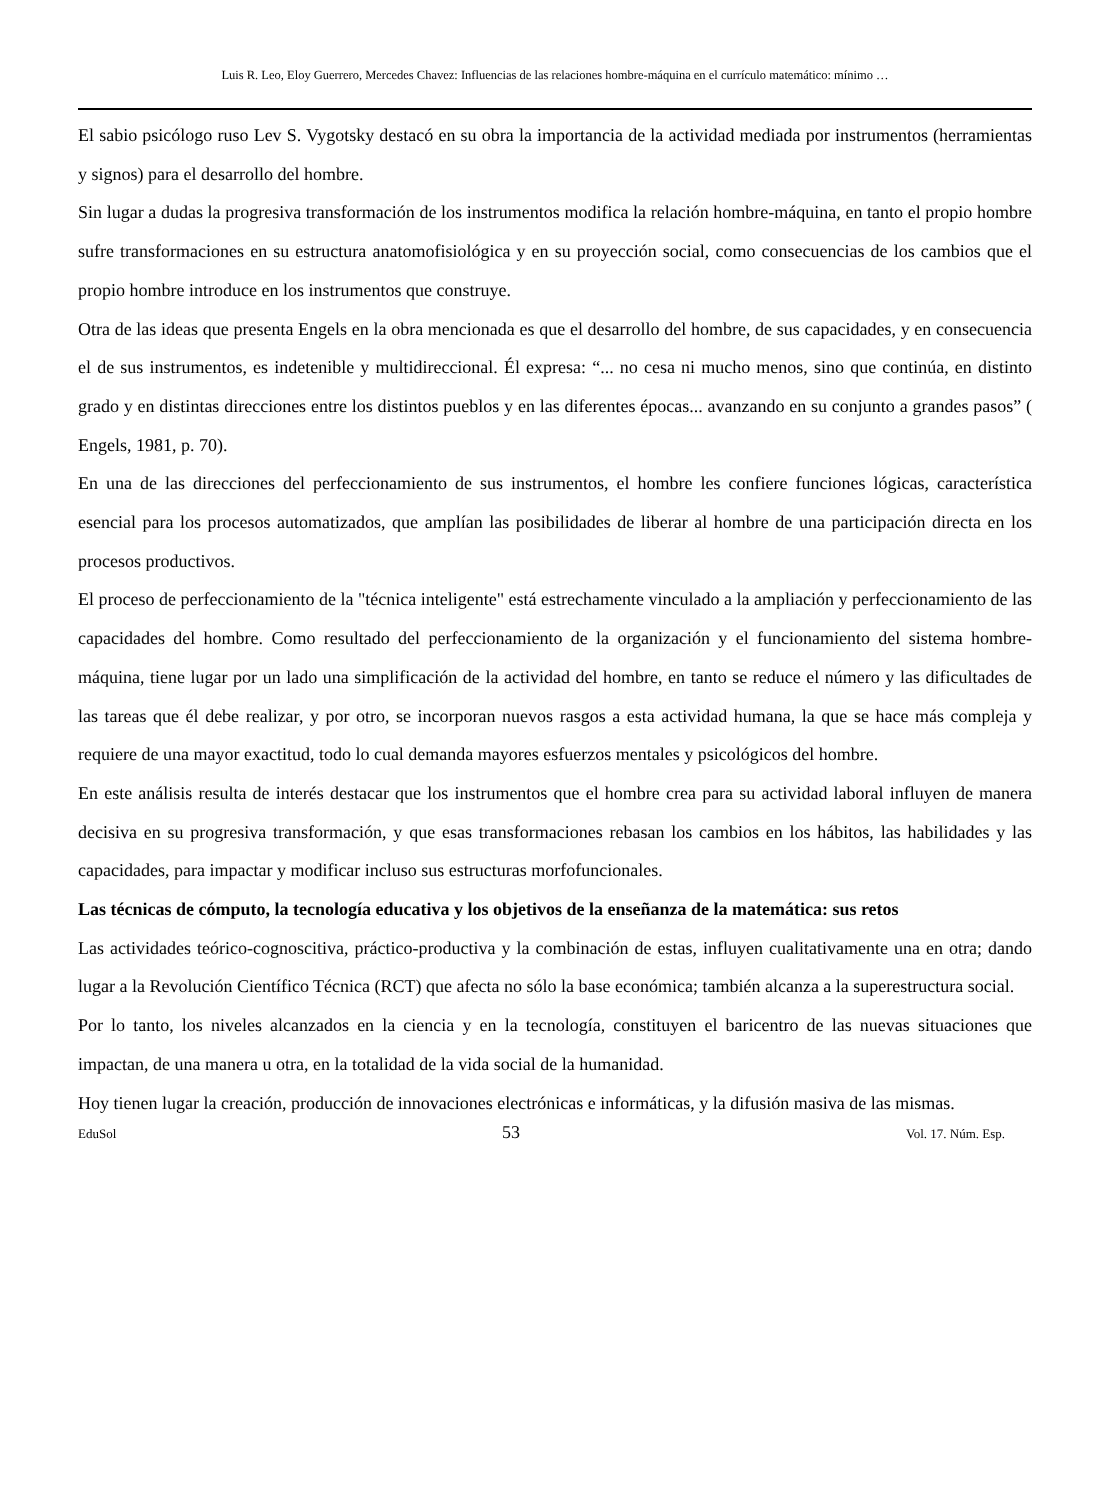Luis R. Leo, Eloy Guerrero, Mercedes Chavez: Influencias de las relaciones hombre-máquina en el currículo matemático: mínimo …
El sabio psicólogo ruso Lev S. Vygotsky destacó en su obra la importancia de la actividad mediada por instrumentos (herramientas y signos) para el desarrollo del hombre.
Sin lugar a dudas la progresiva transformación de los instrumentos modifica la relación hombre-máquina, en tanto el propio hombre sufre transformaciones en su estructura anatomofisiológica y en su proyección social, como consecuencias de los cambios que el propio hombre introduce en los instrumentos que construye.
Otra de las ideas que presenta Engels en la obra mencionada es que el desarrollo del hombre, de sus capacidades, y en consecuencia el de sus instrumentos, es indetenible y multidireccional. Él expresa: “... no cesa ni mucho menos, sino que continúa, en distinto grado y en distintas direcciones entre los distintos pueblos y en las diferentes épocas... avanzando en su conjunto a grandes pasos” ( Engels, 1981, p. 70).
En una de las direcciones del perfeccionamiento de sus instrumentos, el hombre les confiere funciones lógicas, característica esencial para los procesos automatizados, que amplían las posibilidades de liberar al hombre de una participación directa en los procesos productivos.
El proceso de perfeccionamiento de la "técnica inteligente" está estrechamente vinculado a la ampliación y perfeccionamiento de las capacidades del hombre. Como resultado del perfeccionamiento de la organización y el funcionamiento del sistema hombre-máquina, tiene lugar por un lado una simplificación de la actividad del hombre, en tanto se reduce el número y las dificultades de las tareas que él debe realizar, y por otro, se incorporan nuevos rasgos a esta actividad humana, la que se hace más compleja y requiere de una mayor exactitud, todo lo cual demanda mayores esfuerzos mentales y psicológicos del hombre.
En este análisis resulta de interés destacar que los instrumentos que el hombre crea para su actividad laboral influyen de manera decisiva en su progresiva transformación, y que esas transformaciones rebasan los cambios en los hábitos, las habilidades y las capacidades, para impactar y modificar incluso sus estructuras morfofuncionales.
Las técnicas de cómputo, la tecnología educativa y los objetivos de la enseñanza de la matemática: sus retos
Las actividades teórico-cognoscitiva, práctico-productiva y la combinación de estas, influyen cualitativamente una en otra; dando lugar a la Revolución Científico Técnica (RCT) que afecta no sólo la base económica; también alcanza a la superestructura social.
Por lo tanto, los niveles alcanzados en la ciencia y en la tecnología, constituyen el baricentro de las nuevas situaciones que impactan, de una manera u otra, en la totalidad de la vida social de la humanidad.
Hoy tienen lugar la creación, producción de innovaciones electrónicas e informáticas, y la difusión masiva de las mismas.
EduSol 53 Vol. 17. Núm. Esp.